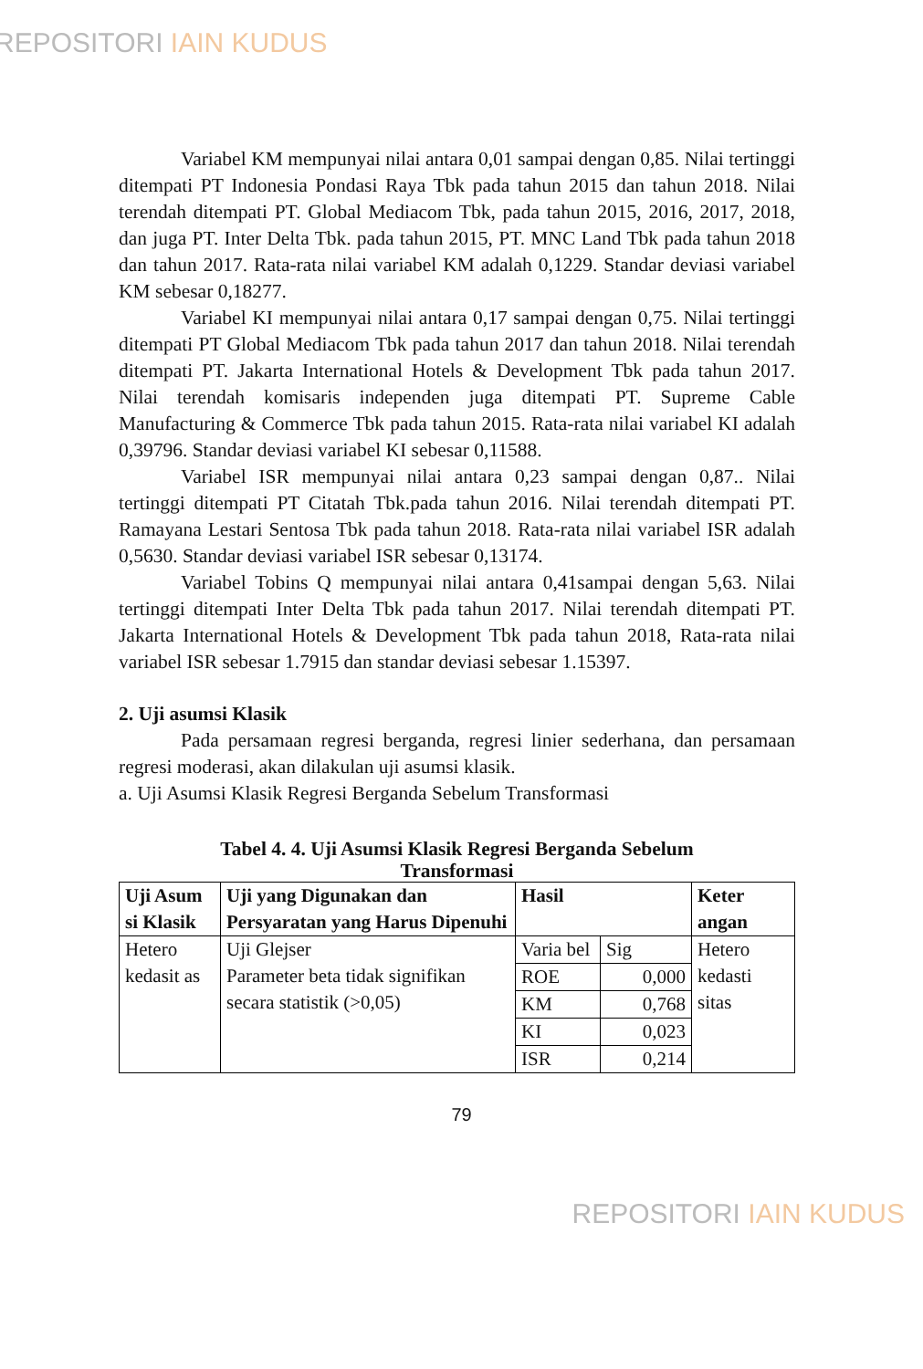REPOSITORI IAIN KUDUS
Variabel KM mempunyai nilai antara 0,01 sampai dengan 0,85. Nilai tertinggi ditempati PT Indonesia Pondasi Raya Tbk pada tahun 2015 dan tahun 2018. Nilai terendah ditempati PT. Global Mediacom Tbk, pada tahun 2015, 2016, 2017, 2018, dan juga PT. Inter Delta Tbk. pada tahun 2015, PT. MNC Land Tbk pada tahun 2018 dan tahun 2017. Rata-rata nilai variabel KM adalah 0,1229. Standar deviasi variabel KM sebesar 0,18277.
Variabel KI mempunyai nilai antara 0,17 sampai dengan 0,75. Nilai tertinggi ditempati PT Global Mediacom Tbk pada tahun 2017 dan tahun 2018. Nilai terendah ditempati PT. Jakarta International Hotels & Development Tbk pada tahun 2017. Nilai terendah komisaris independen juga ditempati PT. Supreme Cable Manufacturing & Commerce Tbk pada tahun 2015. Rata-rata nilai variabel KI adalah 0,39796. Standar deviasi variabel KI sebesar 0,11588.
Variabel ISR mempunyai nilai antara 0,23 sampai dengan 0,87.. Nilai tertinggi ditempati PT Citatah Tbk.pada tahun 2016. Nilai terendah ditempati PT. Ramayana Lestari Sentosa Tbk pada tahun 2018. Rata-rata nilai variabel ISR adalah 0,5630. Standar deviasi variabel ISR sebesar 0,13174.
Variabel Tobins Q mempunyai nilai antara 0,41sampai dengan 5,63. Nilai tertinggi ditempati Inter Delta Tbk pada tahun 2017. Nilai terendah ditempati PT. Jakarta International Hotels & Development Tbk pada tahun 2018, Rata-rata nilai variabel ISR sebesar 1.7915 dan standar deviasi sebesar 1.15397.
2. Uji asumsi Klasik
Pada persamaan regresi berganda, regresi linier sederhana, dan persamaan regresi moderasi, akan dilakulan uji asumsi klasik.
a. Uji Asumsi Klasik Regresi Berganda Sebelum Transformasi
Tabel 4. 4. Uji Asumsi Klasik Regresi Berganda Sebelum Transformasi
| Uji Asum si Klasik | Uji yang Digunakan dan Persyaratan yang Harus Dipenuhi | Hasil | | Keter angan |
| --- | --- | --- | --- | --- |
| Hetero kedasit as | Uji Glejser Parameter beta tidak signifikan secara statistik (>0,05) | Varia bel | Sig | Hetero kedasti sitas |
| | | ROE | 0,000 | |
| | | KM | 0,768 | |
| | | KI | 0,023 | |
| | | ISR | 0,214 | |
79
REPOSITORI IAIN KUDUS